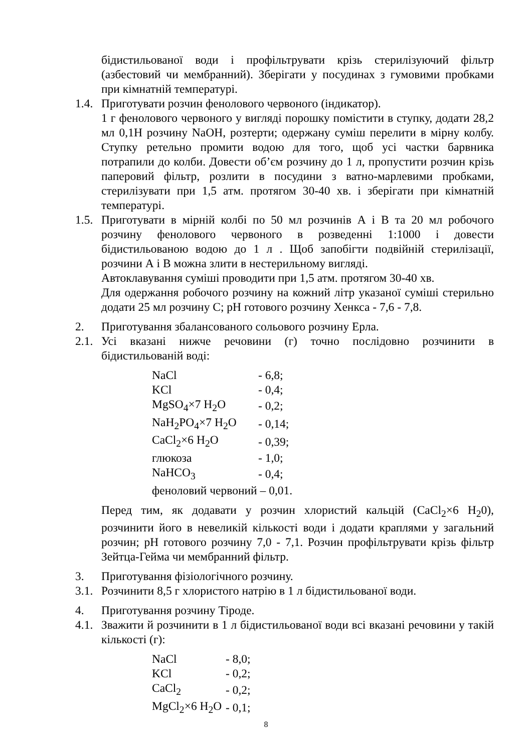бідистильованої води і профільтрувати крізь стерилізуючий фільтр (азбестовий чи мембранний). Зберігати у посудинах з гумовими пробками при кімнатній температурі.
1.4.
Приготувати розчин фенолового червоного (індикатор).
1 г фенолового червоного у вигляді порошку помістити в ступку, додати 28,2 мл 0,1Н розчину NaOH, розтерти; одержану суміш перелити в мірну колбу. Ступку ретельно промити водою для того, щоб усі частки барвника потрапили до колби. Довести об’єм розчину до 1 л, пропустити розчин крізь паперовий фільтр, розлити в посудини з ватно-марлевими пробками, стерилізувати при 1,5 атм. протягом 30-40 хв. і зберігати при кімнатній температурі.
1.5.
Приготувати в мірній колбі по 50 мл розчинів А і В та 20 мл робочого розчину фенолового червоного в розведенні 1:1000 і довести бідистильованою водою до 1 л . Щоб запобігти подвійній стерилізації, розчини А і В можна злити в нестерильному вигляді.
Автоклавування суміші проводити при 1,5 атм. протягом 30-40 хв.
Для одержання робочого розчину на кожний літр указаної суміші стерильно додати 25 мл розчину С; pH готового розчину Хенкса - 7,6 - 7,8.
2. Приготування збалансованого сольового розчину Ерла.
2.1.
Усі вказані нижче речовини (г) точно послідовно розчинити в бідистильованій воді:
| NaCl | - 6,8; |
| KCl | - 0,4; |
| MgSO<sub>4</sub>×7 H<sub>2</sub>O | - 0,2; |
| NaH<sub>2</sub>PO<sub>4</sub>×7 H<sub>2</sub>O | - 0,14; |
| CaCl<sub>2</sub>×6 H<sub>2</sub>O | - 0,39; |
| глюкоза | - 1,0; |
| NaHCO<sub>3</sub> | - 0,4; |
| феноловий червоний – 0,01. | |
Перед тим, як додавати у розчин хлористий кальцій (CaCl<sub>2</sub>×6 H<sub>2</sub>0), розчинити його в невеликій кількості води і додати краплями у загальний розчин; pH готового розчину 7,0 - 7,1. Розчин профільтрувати крізь фільтр Зейтца-Гейма чи мембранний фільтр.
3. Приготування фізіологічного розчину.
3.1.
Розчинити 8,5 г хлористого натрію в 1 л бідистильованої води.
4. Приготування розчину Тіроде.
4.1.
Зважити й розчинити в 1 л бідистильованої води всі вказані речовини у такій кількості (г):
| NaCl | - 8,0; |
| KCl | - 0,2; |
| CaCl<sub>2</sub> | - 0,2; |
| MgCl<sub>2</sub>×6 H<sub>2</sub>O | - 0,1; |
8